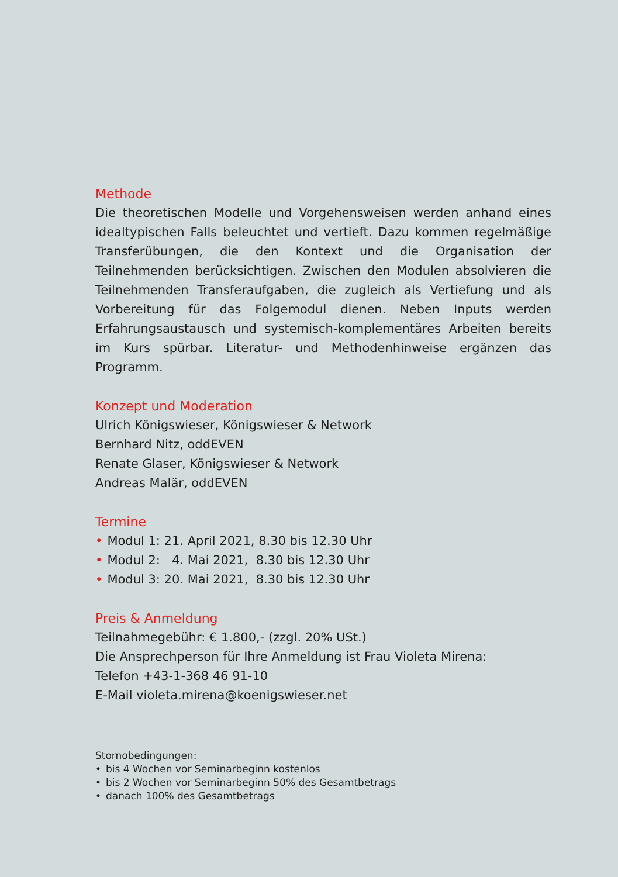Methode
Die theoretischen Modelle und Vorgehensweisen werden anhand eines idealtypischen Falls beleuchtet und vertieft. Dazu kommen regelmäßige Transferübungen, die den Kontext und die Organisation der Teilnehmenden berücksichtigen. Zwischen den Modulen absolvieren die Teilnehmenden Transferaufgaben, die zugleich als Vertiefung und als Vorbereitung für das Folgemodul dienen. Neben Inputs werden Erfahrungsaustausch und systemisch-komplementäres Arbeiten bereits im Kurs spürbar. Literatur- und Methodenhinweise ergänzen das Programm.
Konzept und Moderation
Ulrich Königswieser, Königswieser & Network
Bernhard Nitz, oddEVEN
Renate Glaser, Königswieser & Network
Andreas Malär, oddEVEN
Termine
• Modul 1: 21. April 2021, 8.30 bis 12.30 Uhr
• Modul 2: 4. Mai 2021, 8.30 bis 12.30 Uhr
• Modul 3: 20. Mai 2021, 8.30 bis 12.30 Uhr
Preis & Anmeldung
Teilnahmegebühr: € 1.800,- (zzgl. 20% USt.)
Die Ansprechperson für Ihre Anmeldung ist Frau Violeta Mirena:
Telefon +43-1-368 46 91-10
E-Mail violeta.mirena@koenigswieser.net
Stornobedingungen:
• bis 4 Wochen vor Seminarbeginn kostenlos
• bis 2 Wochen vor Seminarbeginn 50% des Gesamtbetrags
• danach 100% des Gesamtbetrags